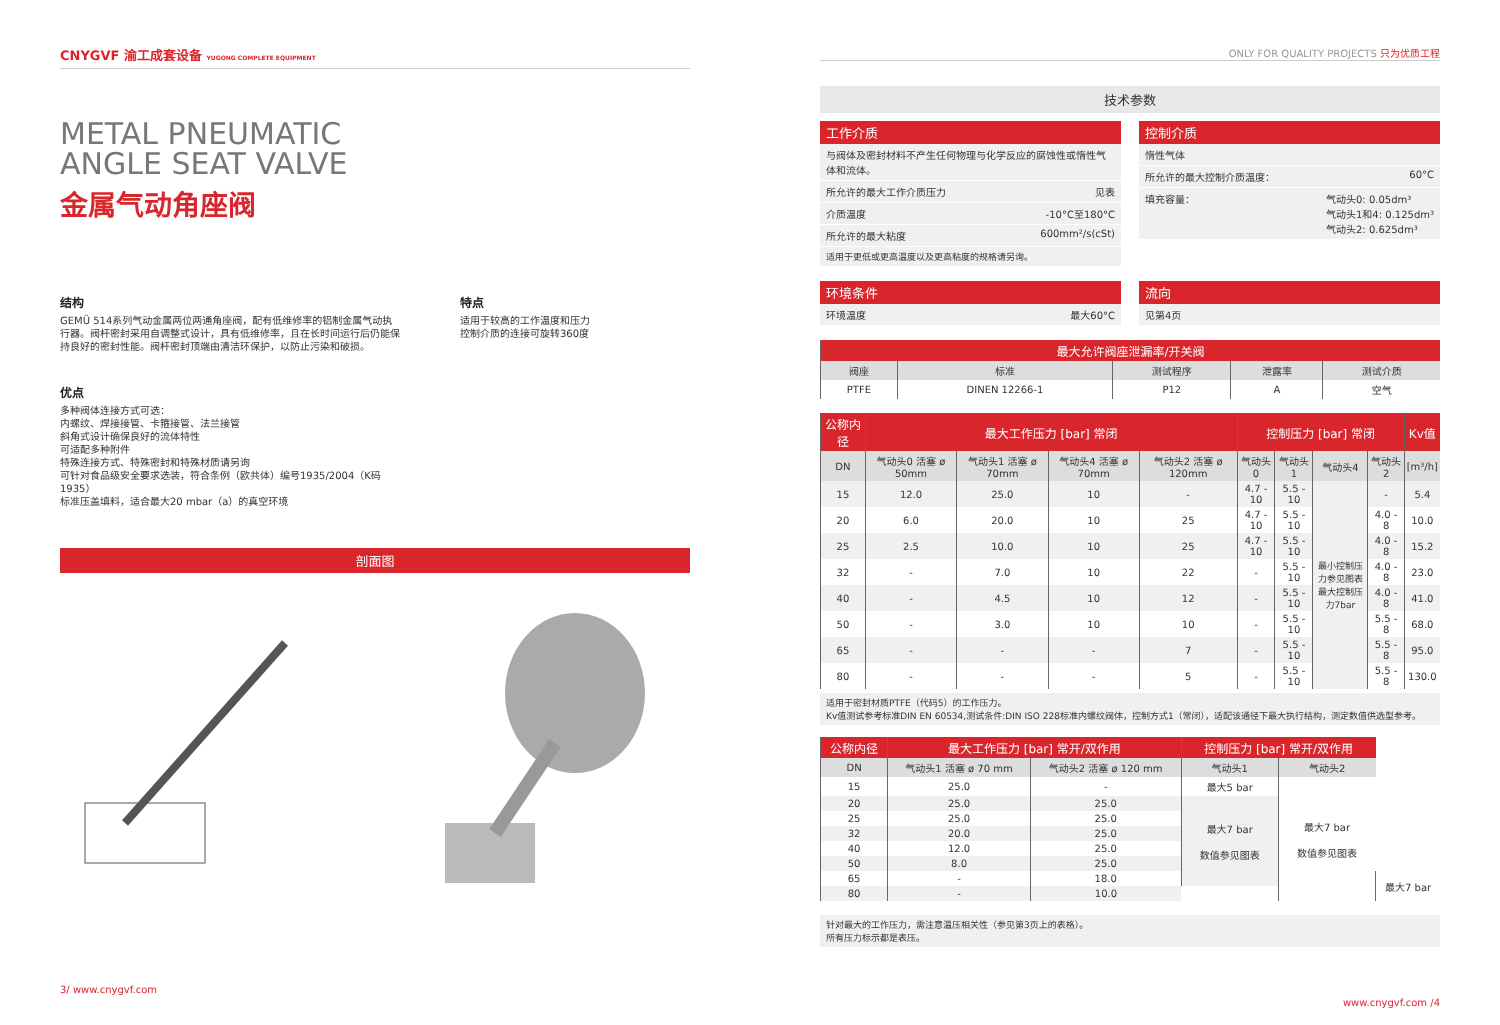CNYGVF 渝工成套设备 YUGONG COMPLETE EQUIPMENT
METAL PNEUMATIC
ANGLE SEAT VALVE
金属气动角座阀
结构
GEMÜ 514系列气动金属两位两通角座阀，配有低维修率的铝制金属气动执行器。阀杆密封采用自调整式设计，具有低维修率，且在长时间运行后仍能保持良好的密封性能。阀杆密封顶端由清洁环保护，以防止污染和破损。
优点
多种阀体连接方式可选：
内螺纹、焊接接管、卡箍接管、法兰接管
斜角式设计确保良好的流体特性
可适配多种附件
特殊连接方式、特殊密封和特殊材质请另询
可针对食品级安全要求选装，符合条例（欧共体）编号1935/2004（K码1935）
标准压盖填料，适合最大20 mbar（a）的真空环境
特点
适用于较高的工作温度和压力
控制介质的连接可旋转360度
剖面图
3/ www.cnygvf.com
ONLY FOR QUALITY PROJECTS 只为优质工程
技术参数
工作介质
与阀体及密封材料不产生任何物理与化学反应的腐蚀性或惰性气体和流体。
所允许的最大工作介质压力 见表
介质温度 -10°C至180°C
所允许的最大粘度 600mm²/s(cSt)
适用于更低或更高温度以及更高粘度的规格请另询。
控制介质
惰性气体
所允许的最大控制介质温度： 60°C
填充容量： 气动头0: 0.05dm³
气动头1和4: 0.125dm³
气动头2: 0.625dm³
环境条件
环境温度 最大60°C
流向
见第4页
| 最大允许阀座泄漏率/开关阀 | | | | |
| --- | --- | --- | --- | --- |
| 阀座 | 标准 | 测试程序 | 泄露率 | 测试介质 |
| PTFE | DINEN 12266-1 | P12 | A | 空气 |
| 公称内径 | 最大工作压力 [bar] 常闭 | | | | 控制压力 [bar] 常闭 | | | | Kv值 |
| --- | --- | --- | --- | --- | --- | --- | --- | --- | --- |
| DN | 气动头0 活塞 ø 50mm | 气动头1 活塞 ø 70mm | 气动头4 活塞 ø 70mm | 气动头2 活塞 ø 120mm | 气动头0 | 气动头1 | 气动头4 | 气动头2 | [m³/h] |
| 15 | 12.0 | 25.0 | 10 | - | 4.7 - 10 | 5.5 - 10 | 最小控制压力参见图表 最大控制压力7bar | - | 5.4 |
| 20 | 6.0 | 20.0 | 10 | 25 | 4.7 - 10 | 5.5 - 10 | | 4.0 - 8 | 10.0 |
| 25 | 2.5 | 10.0 | 10 | 25 | 4.7 - 10 | 5.5 - 10 | | 4.0 - 8 | 15.2 |
| 32 | - | 7.0 | 10 | 22 | - | 5.5 - 10 | | 4.0 - 8 | 23.0 |
| 40 | - | 4.5 | 10 | 12 | - | 5.5 - 10 | | 4.0 - 8 | 41.0 |
| 50 | - | 3.0 | 10 | 10 | - | 5.5 - 10 | | 5.5 - 8 | 68.0 |
| 65 | - | - | - | 7 | - | 5.5 - 10 | | 5.5 - 8 | 95.0 |
| 80 | - | - | - | 5 | - | 5.5 - 10 | | 5.5 - 8 | 130.0 |
适用于密封材质PTFE（代码5）的工作压力。
Kv值测试参考标准DIN EN 60534,测试条件:DIN ISO 228标准内螺纹阀体，控制方式1（常闭），适配该通径下最大执行结构，测定数值供选型参考。
| 公称内径 | 最大工作压力 [bar] 常开/双作用 | | 控制压力 [bar] 常开/双作用 | | |
| --- | --- | --- | --- | --- | --- |
| DN | 气动头1 活塞 ø 70 mm | 气动头2 活塞 ø 120 mm | 气动头1 | 气动头2 | |
| 15 | 25.0 | - | 最大5 bar | 最大7 bar 数值参见图表 | |
| 20 | 25.0 | 25.0 | 最大7 bar 数值参见图表 | | |
| 25 | 25.0 | 25.0 | | | |
| 32 | 20.0 | 25.0 | | | |
| 40 | 12.0 | 25.0 | | | |
| 50 | 8.0 | 25.0 | | | |
| 65 | - | 18.0 | | | 最大7 bar |
| 80 | - | 10.0 | | | |
针对最大的工作压力，需注意温压相关性（参见第3页上的表格）。
所有压力标示都是表压。
www.cnygvf.com /4